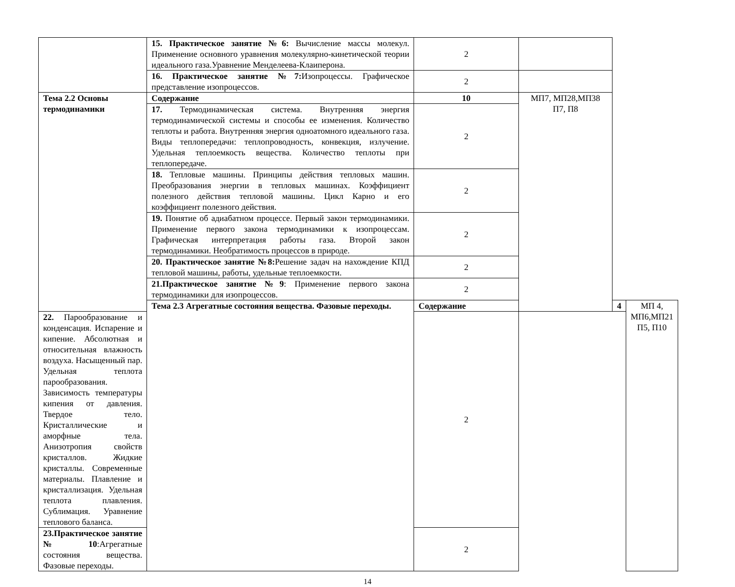| | 15. Практическое занятие №6: Вычисление массы молекул. Применение основного уравнения молекулярно-кинетической теории идеального газа.Уравнение Менделеева-Клаиперона. | 2 | | | |
| | 16. Практическое занятие №7: Изопроцессы. Графическое представление изопроцессов. | 2 | | | |
| Тема 2.2 Основы термодинамики | Содержание | 10 | МП7, МП28,МП38 П7, П8 | | |
| | 17. Термодинамическая система. Внутренняя энергия термодинамической системы и способы ее изменения. Количество теплоты и работа. Внутренняя энергия одноатомного идеального газа. Виды теплопередачи: теплопроводность, конвекция, излучение. Удельная теплоемкость вещества. Количество теплоты при теплопередаче. | 2 | | | |
| | 18. Тепловые машины. Принципы действия тепловых машин. Преобразования энергии в тепловых машинах. Коэффициент полезного действия тепловой машины. Цикл Карно и его коэффициент полезного действия. | 2 | | | |
| | 19. Понятие об адиабатном процессе. Первый закон термодинамики. Применение первого закона термодинамики к изопроцессам. Графическая интерпретация работы газа. Второй закон термодинамики. Необратимость процессов в природе. | 2 | | | |
| | 20. Практическое занятие №8: Решение задач на нахождение КПД тепловой машины, работы, удельные теплоемкости. | 2 | | | |
| | 21.Практическое занятие №9 : Применение первого закона термодинамики для изопроцессов. | 2 | | | |
| | Тема 2.3 Агрегатные состояния вещества. Фазовые переходы. | Содержание | | 4 | МП 4, МП6,МП21 П5, П10 |
| 22. Парообразование и конденсация. Испарение и кипение. Абсолютная и относительная влажность воздуха. Насыщенный пар. Удельная теплота парообразования. Зависимость температуры кипения от давления. Твердое тело. Кристаллические и аморфные тела. Анизотропия свойств кристаллов. Жидкие кристаллы. Современные материалы. Плавление и кристаллизация. Удельная теплота плавления. Сублимация. Уравнение теплового баланса. | | 2 | | | |
| 23.Практическое занятие №10 :Агрегатные состояния вещества. Фазовые переходы. | | 2 | | | |
14